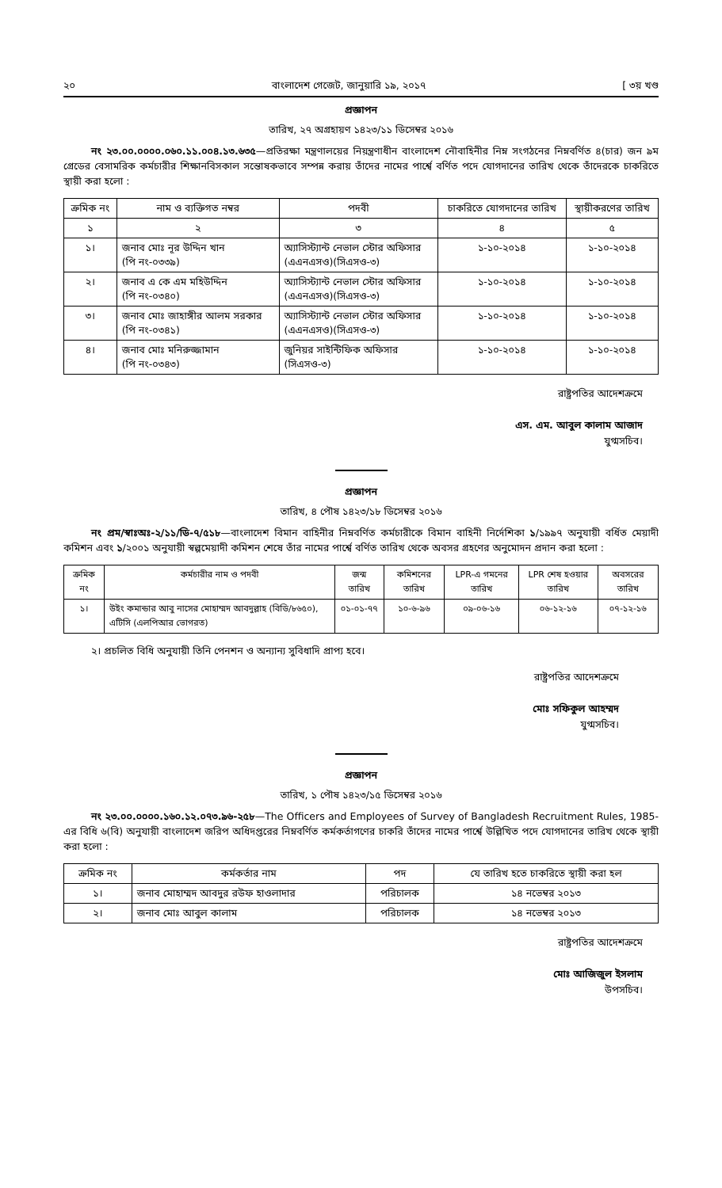২০ বাংলাদেশ গেজেট, জানুয়ারি ১৯, ২০১৭ [ ৩য় খণ্ড
প্রজ্ঞাপন
তারিখ, ২৭ অগ্রহায়ণ ১৪২৩/১১ ডিসেম্বর ২০১৬
নং ২৩.০০.০০০০.০৬০.১১.০০৪.১৩.৬৩৫—প্রতিরক্ষা মন্ত্রণালয়ের নিয়ন্ত্রণাধীন বাংলাদেশ নৌবাহিনীর নিম্ন সংগঠনের নিম্নবর্ণিত ৪(চার) জন ৯ম গ্রেডের বেসামরিক কর্মচারীর শিক্ষানবিসকাল সন্তোষকভাবে সম্পন্ন করায় তাঁদের নামের পার্শ্বে বর্ণিত পদে যোগদানের তারিখ থেকে তাঁদেরকে চাকরিতে স্থায়ী করা হলো :
| ক্রমিক নং | নাম ও ব্যক্তিগত নম্বর | পদবী | চাকরিতে যোগদানের তারিখ | স্থায়ীকরণের তারিখ |
| --- | --- | --- | --- | --- |
| ১ | ২ | ৩ | ৪ | ৫ |
| ১। | জনাব মোঃ নূর উদ্দিন খান (পি নং-০৩৩৯) | অ্যাসিস্ট্যান্ট নেভাল স্টোর অফিসার (এএনএসও)(সিএসও-৩) | ১-১০-২০১৪ | ১-১০-২০১৪ |
| ২। | জনাব এ কে এম মহিউদ্দিন (পি নং-০৩৪০) | অ্যাসিস্ট্যান্ট নেভাল স্টোর অফিসার (এএনএসও)(সিএসও-৩) | ১-১০-২০১৪ | ১-১০-২০১৪ |
| ৩। | জনাব মোঃ জাহাঙ্গীর আলম সরকার (পি নং-০৩৪১) | অ্যাসিস্ট্যান্ট নেভাল স্টোর অফিসার (এএনএসও)(সিএসও-৩) | ১-১০-২০১৪ | ১-১০-২০১৪ |
| ৪। | জনাব মোঃ মনিরুজ্জামান (পি নং-০৩৪৩) | জুনিয়র সাইন্টিফিক অফিসার (সিএসও-৩) | ১-১০-২০১৪ | ১-১০-২০১৪ |
রাষ্ট্রপতির আদেশক্রমে
এস. এম. আবুল কালাম আজাদ
যুগ্মসচিব।
প্রজ্ঞাপন
তারিখ, ৪ পৌষ ১৪২৩/১৮ ডিসেম্বর ২০১৬
নং প্রম/স্বাঃঅঃ-২/১১/ডি-৭/৫১৮—বাংলাদেশ বিমান বাহিনীর নিম্নবর্ণিত কর্মচারীকে বিমান বাহিনী নির্দেশিকা ১/১৯৯৭ অনুযায়ী বর্ধিত মেয়াদী কমিশন এবং ১/২০০১ অনুযায়ী স্বল্পমেয়াদী কমিশন শেষে তাঁর নামের পার্শ্বে বর্ণিত তারিখ থেকে অবসর গ্রহণের অনুমোদন প্রদান করা হলো :
| ক্রমিক নং | কর্মচারীর নাম ও পদবী | জন্ম তারিখ | কমিশনের তারিখ | LPR-এ গমনের তারিখ | LPR শেষ হওয়ার তারিখ | অবসরের তারিখ |
| --- | --- | --- | --- | --- | --- | --- |
| ১। | উইং কমান্ডার আবু নাসের মোহাম্মদ আবদুল্লাহ (বিডি/৮৬৫০), এটিসি (এলপিআর ভোগরত) | ০১-০১-৭৭ | ১০-৬-৯৬ | ০৯-০৬-১৬ | ০৬-১২-১৬ | ০৭-১২-১৬ |
২। প্রচলিত বিধি অনুযায়ী তিনি পেনশন ও অন্যান্য সুবিধাদি প্রাপ্য হবে।
রাষ্ট্রপতির আদেশক্রমে
মোঃ সফিকুল আহম্মদ
যুগ্মসচিব।
প্রজ্ঞাপন
তারিখ, ১ পৌষ ১৪২৩/১৫ ডিসেম্বর ২০১৬
নং ২৩.০০.০০০০.১৬০.১২.০৭৩.৯৬-২৫৮—The Officers and Employees of Survey of Bangladesh Recruitment Rules, 1985-এর বিধি ৬(বি) অনুযায়ী বাংলাদেশ জরিপ অধিদপ্তরের নিম্নবর্ণিত কর্মকর্তাগণের চাকরি তাঁদের নামের পার্শ্বে উল্লিখিত পদে যোগদানের তারিখ থেকে স্থায়ী করা হলো :
| ক্রমিক নং | কর্মকর্তার নাম | পদ | যে তারিখ হতে চাকরিতে স্থায়ী করা হল |
| --- | --- | --- | --- |
| ১। | জনাব মোহাম্মদ আবদুর রউফ হাওলাদার | পরিচালক | ১৪ নভেম্বর ২০১৩ |
| ২। | জনাব মোঃ আবুল কালাম | পরিচালক | ১৪ নভেম্বর ২০১৩ |
রাষ্ট্রপতির আদেশক্রমে
মোঃ আজিজুল ইসলাম
উপসচিব।